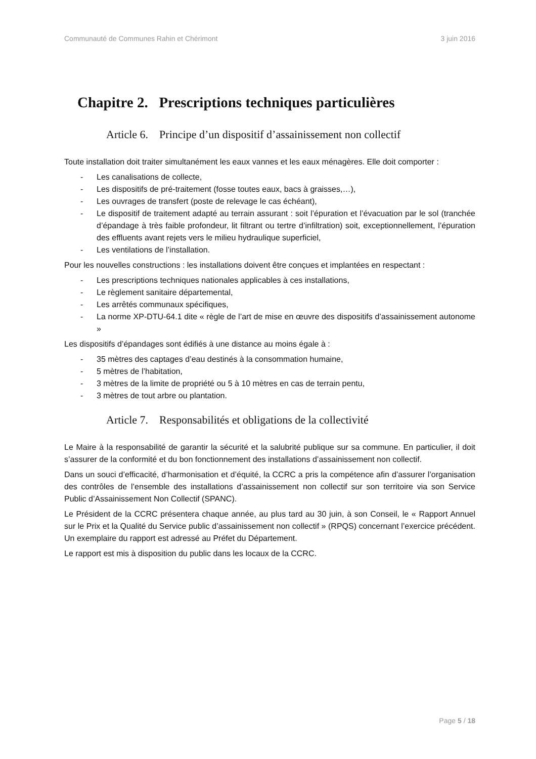Communauté de Communes Rahin et Chérimont 3 juin 2016
Chapitre 2. Prescriptions techniques particulières
Article 6. Principe d’un dispositif d’assainissement non collectif
Toute installation doit traiter simultanément les eaux vannes et les eaux ménagères. Elle doit comporter :
- Les canalisations de collecte,
- Les dispositifs de pré-traitement (fosse toutes eaux, bacs à graisses,…),
- Les ouvrages de transfert (poste de relevage le cas échéant),
- Le dispositif de traitement adapté au terrain assurant : soit l’épuration et l’évacuation par le sol (tranchée d’épandage à très faible profondeur, lit filtrant ou tertre d’infiltration) soit, exceptionnellement, l’épuration des effluents avant rejets vers le milieu hydraulique superficiel,
- Les ventilations de l’installation.
Pour les nouvelles constructions : les installations doivent être conçues et implantées en respectant :
- Les prescriptions techniques nationales applicables à ces installations,
- Le règlement sanitaire départemental,
- Les arrêtés communaux spécifiques,
- La norme XP-DTU-64.1 dite « règle de l’art de mise en œuvre des dispositifs d’assainissement autonome »
Les dispositifs d’épandages sont édifiés à une distance au moins égale à :
- 35 mètres des captages d’eau destinés à la consommation humaine,
- 5 mètres de l’habitation,
- 3 mètres de la limite de propriété ou 5 à 10 mètres en cas de terrain pentu,
- 3 mètres de tout arbre ou plantation.
Article 7. Responsabilités et obligations de la collectivité
Le Maire à la responsabilité de garantir la sécurité et la salubrité publique sur sa commune. En particulier, il doit s’assurer de la conformité et du bon fonctionnement des installations d’assainissement non collectif.
Dans un souci d’efficacité, d’harmonisation et d’équité, la CCRC a pris la compétence afin d’assurer l’organisation des contrôles de l’ensemble des installations d’assainissement non collectif sur son territoire via son Service Public d’Assainissement Non Collectif (SPANC).
Le Président de la CCRC présentera chaque année, au plus tard au 30 juin, à son Conseil, le « Rapport Annuel sur le Prix et la Qualité du Service public d’assainissement non collectif » (RPQS) concernant l’exercice précédent. Un exemplaire du rapport est adressé au Préfet du Département.
Le rapport est mis à disposition du public dans les locaux de la CCRC.
Page 5 / 18